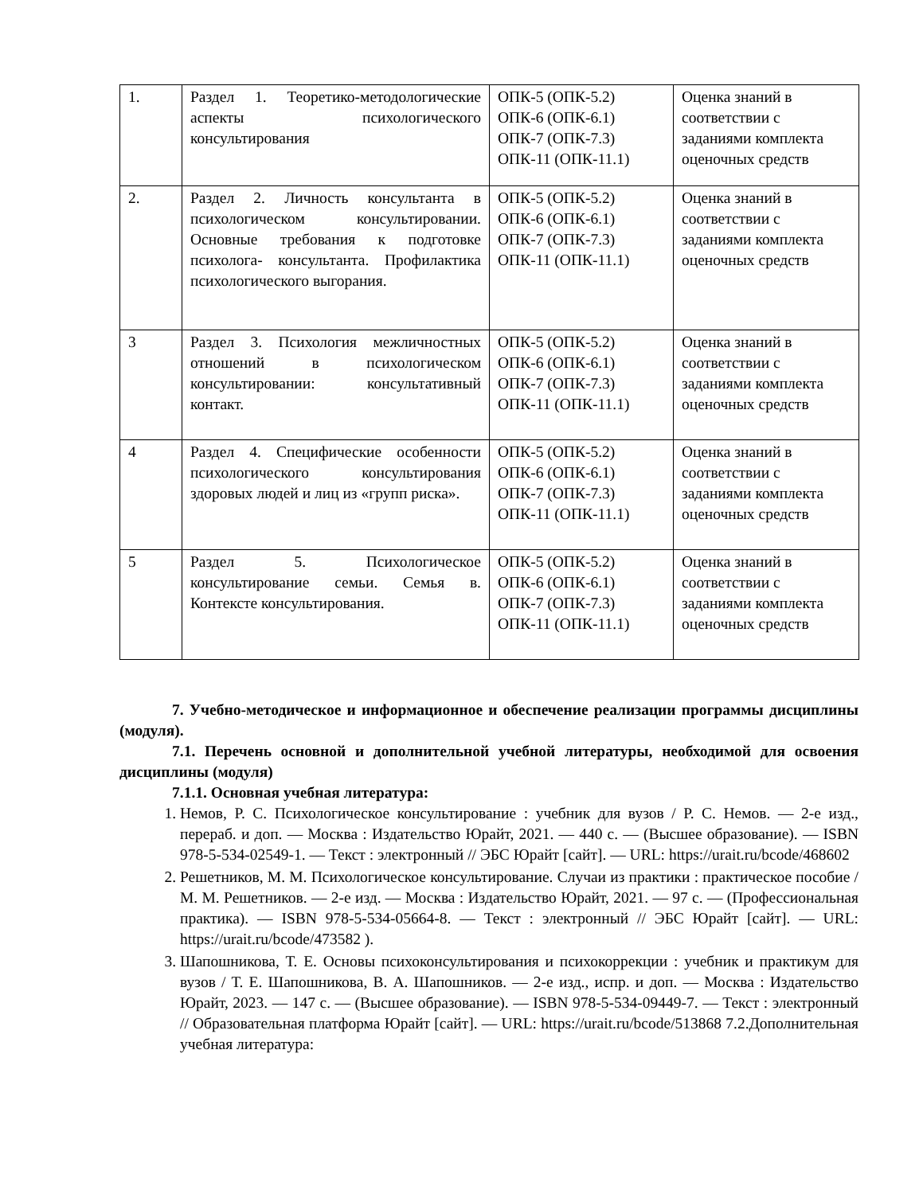| 1. | Раздел 1. Теоретико-методологические аспекты психологического консультирования | ОПК-5 (ОПК-5.2) ОПК-6 (ОПК-6.1) ОПК-7 (ОПК-7.3) ОПК-11 (ОПК-11.1) | Оценка знаний в соответствии с заданиями комплекта оценочных средств |
| 2. | Раздел 2. Личность консультанта в психологическом консультировании. Основные требования к подготовке психолога- консультанта. Профилактика психологического выгорания. | ОПК-5 (ОПК-5.2) ОПК-6 (ОПК-6.1) ОПК-7 (ОПК-7.3) ОПК-11 (ОПК-11.1) | Оценка знаний в соответствии с заданиями комплекта оценочных средств |
| 3 | Раздел 3. Психология межличностных отношений в психологическом консультировании: консультативный контакт. | ОПК-5 (ОПК-5.2) ОПК-6 (ОПК-6.1) ОПК-7 (ОПК-7.3) ОПК-11 (ОПК-11.1) | Оценка знаний в соответствии с заданиями комплекта оценочных средств |
| 4 | Раздел 4. Специфические особенности психологического консультирования здоровых людей и лиц из «групп риска». | ОПК-5 (ОПК-5.2) ОПК-6 (ОПК-6.1) ОПК-7 (ОПК-7.3) ОПК-11 (ОПК-11.1) | Оценка знаний в соответствии с заданиями комплекта оценочных средств |
| 5 | Раздел 5. Психологическое консультирование семьи. Семья в. Контексте консультирования. | ОПК-5 (ОПК-5.2) ОПК-6 (ОПК-6.1) ОПК-7 (ОПК-7.3) ОПК-11 (ОПК-11.1) | Оценка знаний в соответствии с заданиями комплекта оценочных средств |
7. Учебно-методическое и информационное и обеспечение реализации программы дисциплины (модуля).
7.1. Перечень основной и дополнительной учебной литературы, необходимой для освоения дисциплины (модуля)
7.1.1. Основная учебная литература:
1. Немов, Р. С. Психологическое консультирование : учебник для вузов / Р. С. Немов. — 2-е изд., перераб. и доп. — Москва : Издательство Юрайт, 2021. — 440 с. — (Высшее образование). — ISBN 978-5-534-02549-1. — Текст : электронный // ЭБС Юрайт [сайт]. — URL: https://urait.ru/bcode/468602
2. Решетников, М. М. Психологическое консультирование. Случаи из практики : практическое пособие / М. М. Решетников. — 2-е изд. — Москва : Издательство Юрайт, 2021. — 97 с. — (Профессиональная практика). — ISBN 978-5-534-05664-8. — Текст : электронный // ЭБС Юрайт [сайт]. — URL: https://urait.ru/bcode/473582 ).
3. Шапошникова, Т. Е. Основы психоконсультирования и психокоррекции : учебник и практикум для вузов / Т. Е. Шапошникова, В. А. Шапошников. — 2-е изд., испр. и доп. — Москва : Издательство Юрайт, 2023. — 147 с. — (Высшее образование). — ISBN 978-5-534-09449-7. — Текст : электронный // Образовательная платформа Юрайт [сайт]. — URL: https://urait.ru/bcode/513868 7.2.Дополнительная учебная литература: